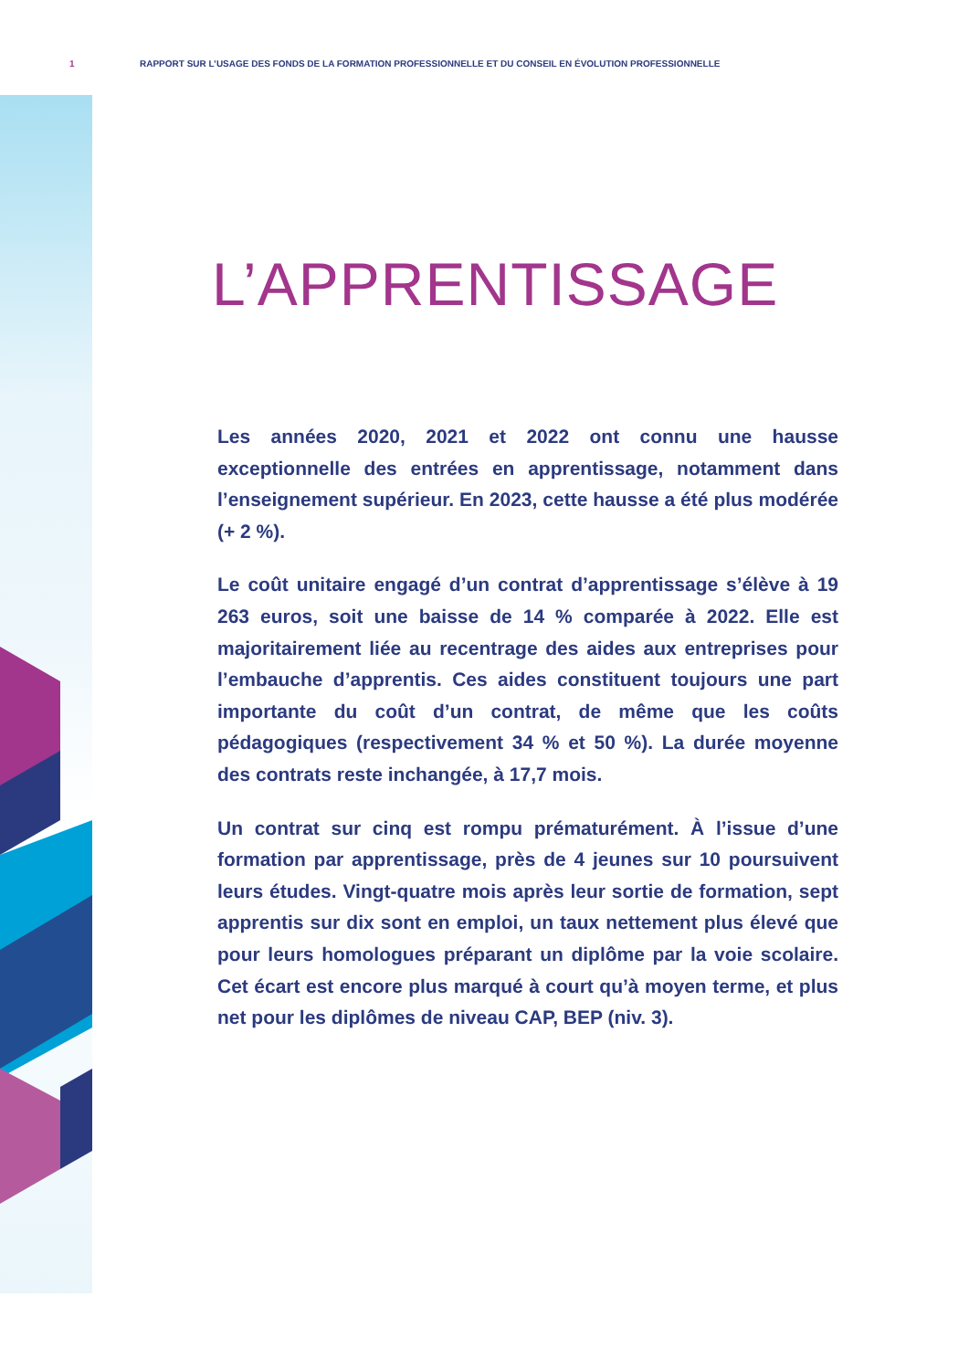1 RAPPORT SUR L’USAGE DES FONDS DE LA FORMATION PROFESSIONNELLE ET DU CONSEIL EN ÉVOLUTION PROFESSIONNELLE
L’APPRENTISSAGE
Les années 2020, 2021 et 2022 ont connu une hausse exceptionnelle des entrées en apprentissage, notamment dans l’enseignement supérieur. En 2023, cette hausse a été plus modérée (+ 2 %).
Le coût unitaire engagé d’un contrat d’apprentissage s’élève à 19 263 euros, soit une baisse de 14 % comparée à 2022. Elle est majoritairement liée au recentrage des aides aux entreprises pour l’embauche d’apprentis. Ces aides constituent toujours une part importante du coût d’un contrat, de même que les coûts pédagogiques (respectivement 34 % et 50 %). La durée moyenne des contrats reste inchangée, à 17,7 mois.
Un contrat sur cinq est rompu prématurément. À l’issue d’une formation par apprentissage, près de 4 jeunes sur 10 poursuivent leurs études. Vingt-quatre mois après leur sortie de formation, sept apprentis sur dix sont en emploi, un taux nettement plus élevé que pour leurs homologues préparant un diplôme par la voie scolaire. Cet écart est encore plus marqué à court qu’à moyen terme, et plus net pour les diplômes de niveau CAP, BEP (niv. 3).